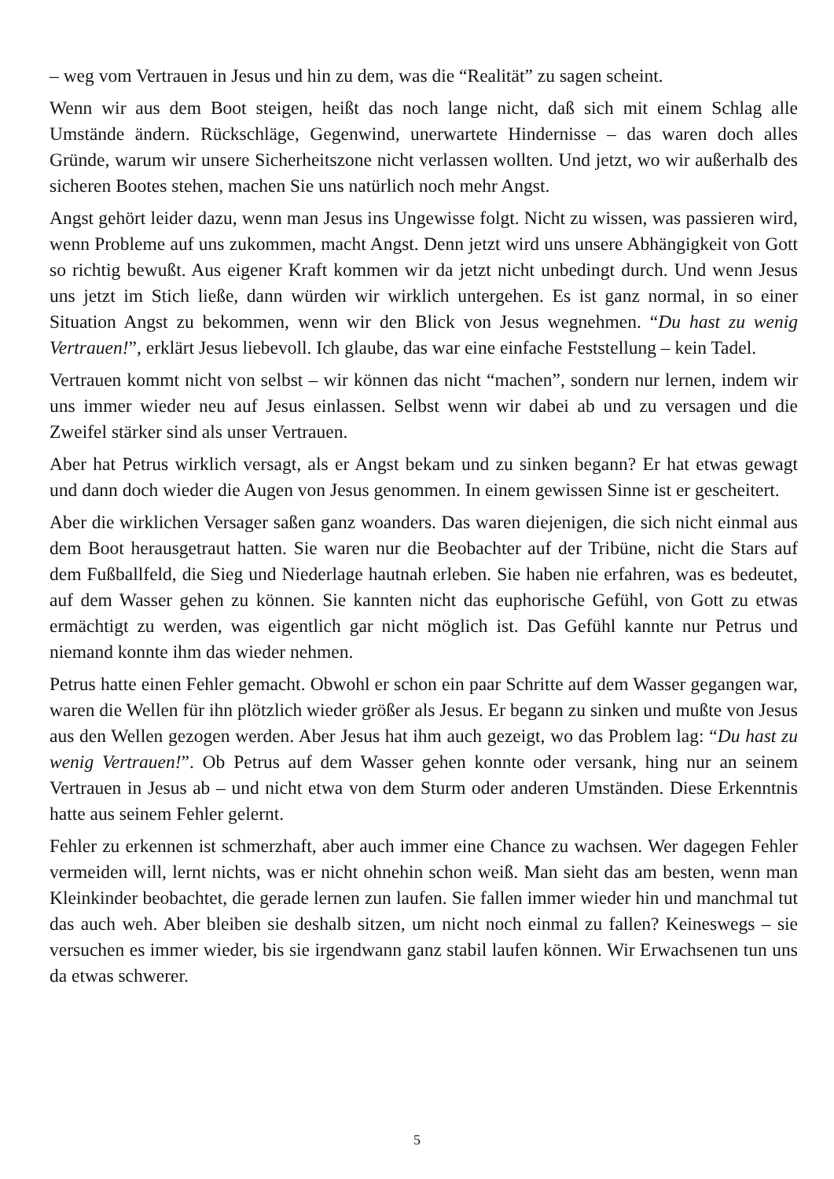– weg vom Vertrauen in Jesus und hin zu dem, was die “Realität” zu sagen scheint.
Wenn wir aus dem Boot steigen, heißt das noch lange nicht, daß sich mit einem Schlag alle Umstände ändern. Rückschläge, Gegenwind, unerwartete Hindernisse – das waren doch alles Gründe, warum wir unsere Sicherheitszone nicht verlassen wollten. Und jetzt, wo wir außerhalb des sicheren Bootes stehen, machen Sie uns natürlich noch mehr Angst.
Angst gehört leider dazu, wenn man Jesus ins Ungewisse folgt. Nicht zu wissen, was passieren wird, wenn Probleme auf uns zukommen, macht Angst. Denn jetzt wird uns unsere Abhängigkeit von Gott so richtig bewußt. Aus eigener Kraft kommen wir da jetzt nicht unbedingt durch. Und wenn Jesus uns jetzt im Stich ließe, dann würden wir wirklich untergehen. Es ist ganz normal, in so einer Situation Angst zu bekommen, wenn wir den Blick von Jesus wegnehmen. “Du hast zu wenig Vertrauen!”, erklärt Jesus liebevoll. Ich glaube, das war eine einfache Feststellung – kein Tadel.
Vertrauen kommt nicht von selbst – wir können das nicht “machen”, sondern nur lernen, indem wir uns immer wieder neu auf Jesus einlassen. Selbst wenn wir dabei ab und zu versagen und die Zweifel stärker sind als unser Vertrauen.
Aber hat Petrus wirklich versagt, als er Angst bekam und zu sinken begann? Er hat etwas gewagt und dann doch wieder die Augen von Jesus genommen. In einem gewissen Sinne ist er gescheitert.
Aber die wirklichen Versager saßen ganz woanders. Das waren diejenigen, die sich nicht einmal aus dem Boot herausgetraut hatten. Sie waren nur die Beobachter auf der Tribüne, nicht die Stars auf dem Fußballfeld, die Sieg und Niederlage hautnah erleben. Sie haben nie erfahren, was es bedeutet, auf dem Wasser gehen zu können. Sie kannten nicht das euphorische Gefühl, von Gott zu etwas ermächtigt zu werden, was eigentlich gar nicht möglich ist. Das Gefühl kannte nur Petrus und niemand konnte ihm das wieder nehmen.
Petrus hatte einen Fehler gemacht. Obwohl er schon ein paar Schritte auf dem Wasser gegangen war, waren die Wellen für ihn plötzlich wieder größer als Jesus. Er begann zu sinken und mußte von Jesus aus den Wellen gezogen werden. Aber Jesus hat ihm auch gezeigt, wo das Problem lag: “Du hast zu wenig Vertrauen!”. Ob Petrus auf dem Wasser gehen konnte oder versank, hing nur an seinem Vertrauen in Jesus ab – und nicht etwa von dem Sturm oder anderen Umständen. Diese Erkenntnis hatte aus seinem Fehler gelernt.
Fehler zu erkennen ist schmerzhaft, aber auch immer eine Chance zu wachsen. Wer dagegen Fehler vermeiden will, lernt nichts, was er nicht ohnehin schon weiß. Man sieht das am besten, wenn man Kleinkinder beobachtet, die gerade lernen zun laufen. Sie fallen immer wieder hin und manchmal tut das auch weh. Aber bleiben sie deshalb sitzen, um nicht noch einmal zu fallen? Keineswegs – sie versuchen es immer wieder, bis sie irgendwann ganz stabil laufen können. Wir Erwachsenen tun uns da etwas schwerer.
5